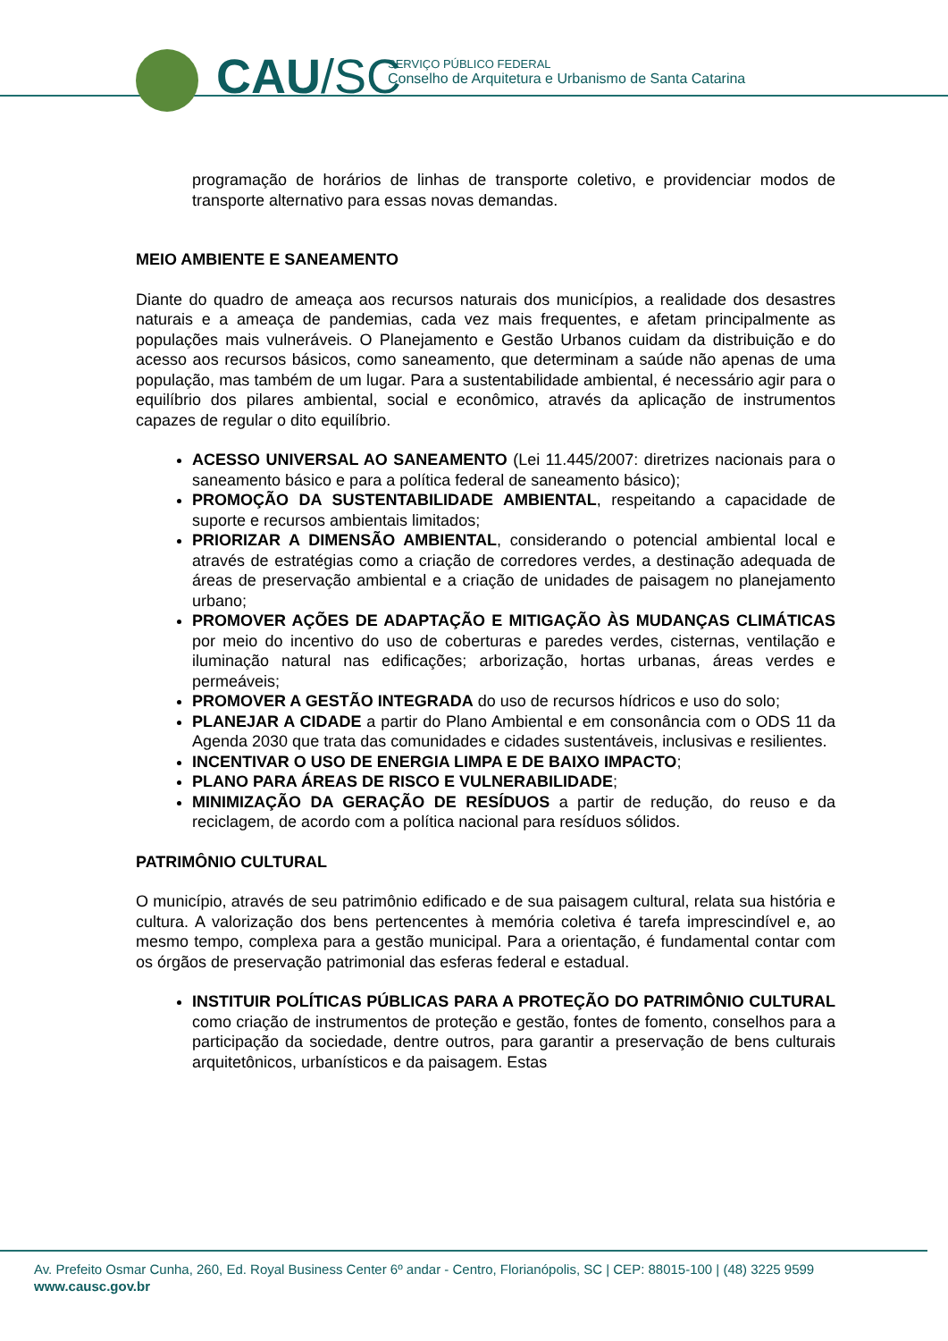CAU/SC
SERVIÇO PÚBLICO FEDERAL
Conselho de Arquitetura e Urbanismo de Santa Catarina
programação de horários de linhas de transporte coletivo, e providenciar modos de transporte alternativo para essas novas demandas.
MEIO AMBIENTE E SANEAMENTO
Diante do quadro de ameaça aos recursos naturais dos municípios, a realidade dos desastres naturais e a ameaça de pandemias, cada vez mais frequentes, e afetam principalmente as populações mais vulneráveis. O Planejamento e Gestão Urbanos cuidam da distribuição e do acesso aos recursos básicos, como saneamento, que determinam a saúde não apenas de uma população, mas também de um lugar. Para a sustentabilidade ambiental, é necessário agir para o equilíbrio dos pilares ambiental, social e econômico, através da aplicação de instrumentos capazes de regular o dito equilíbrio.
ACESSO UNIVERSAL AO SANEAMENTO (Lei 11.445/2007: diretrizes nacionais para o saneamento básico e para a política federal de saneamento básico);
PROMOÇÃO DA SUSTENTABILIDADE AMBIENTAL, respeitando a capacidade de suporte e recursos ambientais limitados;
PRIORIZAR A DIMENSÃO AMBIENTAL, considerando o potencial ambiental local e através de estratégias como a criação de corredores verdes, a destinação adequada de áreas de preservação ambiental e a criação de unidades de paisagem no planejamento urbano;
PROMOVER AÇÕES DE ADAPTAÇÃO E MITIGAÇÃO ÀS MUDANÇAS CLIMÁTICAS por meio do incentivo do uso de coberturas e paredes verdes, cisternas, ventilação e iluminação natural nas edificações; arborização, hortas urbanas, áreas verdes e permeáveis;
PROMOVER A GESTÃO INTEGRADA do uso de recursos hídricos e uso do solo;
PLANEJAR A CIDADE a partir do Plano Ambiental e em consonância com o ODS 11 da Agenda 2030 que trata das comunidades e cidades sustentáveis, inclusivas e resilientes.
INCENTIVAR O USO DE ENERGIA LIMPA E DE BAIXO IMPACTO;
PLANO PARA ÁREAS DE RISCO E VULNERABILIDADE;
MINIMIZAÇÃO DA GERAÇÃO DE RESÍDUOS a partir de redução, do reuso e da reciclagem, de acordo com a política nacional para resíduos sólidos.
PATRIMÔNIO CULTURAL
O município, através de seu patrimônio edificado e de sua paisagem cultural, relata sua história e cultura. A valorização dos bens pertencentes à memória coletiva é tarefa imprescindível e, ao mesmo tempo, complexa para a gestão municipal. Para a orientação, é fundamental contar com os órgãos de preservação patrimonial das esferas federal e estadual.
INSTITUIR POLÍTICAS PÚBLICAS PARA A PROTEÇÃO DO PATRIMÔNIO CULTURAL como criação de instrumentos de proteção e gestão, fontes de fomento, conselhos para a participação da sociedade, dentre outros, para garantir a preservação de bens culturais arquitetônicos, urbanísticos e da paisagem. Estas
Av. Prefeito Osmar Cunha, 260, Ed. Royal Business Center 6º andar - Centro, Florianópolis, SC | CEP: 88015-100 | (48) 3225 9599
www.causc.gov.br